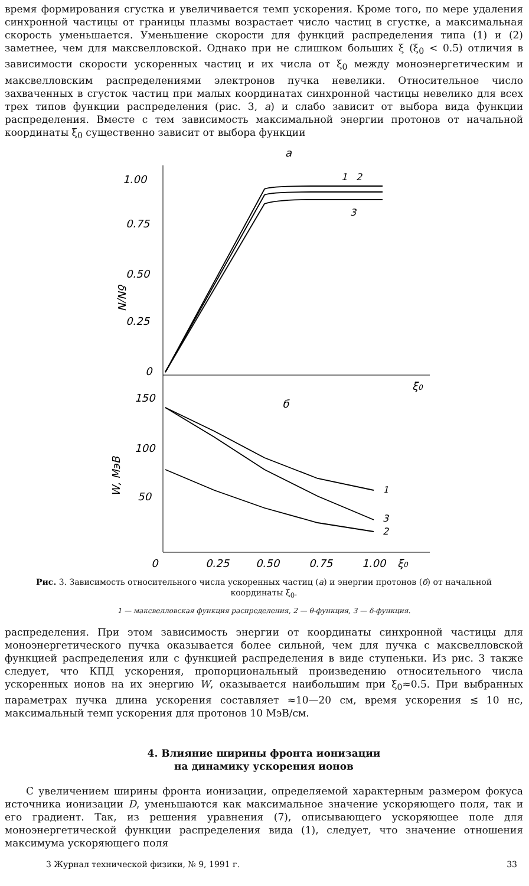время формирования сгустка и увеличивается темп ускорения. Кроме того, по мере удаления синхронной частицы от границы плазмы возрастает число частиц в сгустке, а максимальная скорость уменьшается. Уменьшение скорости для функций распределения типа (1) и (2) заметнее, чем для максвелловской. Однако при не слишком больших ξ (ξ<sub>0</sub> < 0.5) отличия в зависимости скорости ускоренных частиц и их числа от ξ<sub>0</sub> между моноэнергетическим и максвелловским распределениями электронов пучка невелики. Относительное число захваченных в сгусток частиц при малых координатах синхронной частицы невелико для всех трех типов функции распределения (рис. 3, а) и слабо зависит от выбора вида функции распределения. Вместе с тем зависимость максимальной энергии протонов от начальной координаты ξ<sub>0</sub> существенно зависит от выбора функции
а
1.00
0.75
0.50
0.25
0
δN/N
150
100
50
W, МэВ
0
0.25
0.50
0.75
1.00
ξ0
ξ0
б
1
2
3
1
3
2
Рис. 3. Зависимость относительного числа ускоренных частиц (а) и энергии протонов (б) от начальной координаты ξ<sub>0</sub>.
1 — максвелловская функция распределения, 2 — θ-функция, 3 — δ-функция.
распределения. При этом зависимость энергии от координаты синхронной частицы для моноэнергетического пучка оказывается более сильной, чем для пучка с максвелловской функцией распределения или с функцией распределения в виде ступеньки. Из рис. 3 также следует, что КПД ускорения, пропорциональный произведению относительного числа ускоренных ионов на их энергию W, оказывается наибольшим при ξ<sub>0</sub>≈0.5. При выбранных параметрах пучка длина ускорения составляет ≈10—20 см, время ускорения ≲ 10 нс, максимальный темп ускорения для протонов 10 МэВ/см.
4. Влияние ширины фронта ионизации
на динамику ускорения ионов
С увеличением ширины фронта ионизации, определяемой характерным размером фокуса источника ионизации D, уменьшаются как максимальное значение ускоряющего поля, так и его градиент. Так, из решения уравнения (7), описывающего ускоряющее поле для моноэнергетической функции распределения вида (1), следует, что значение отношения максимума ускоряющего поля
3 Журнал технической физики, № 9, 1991 г. 33